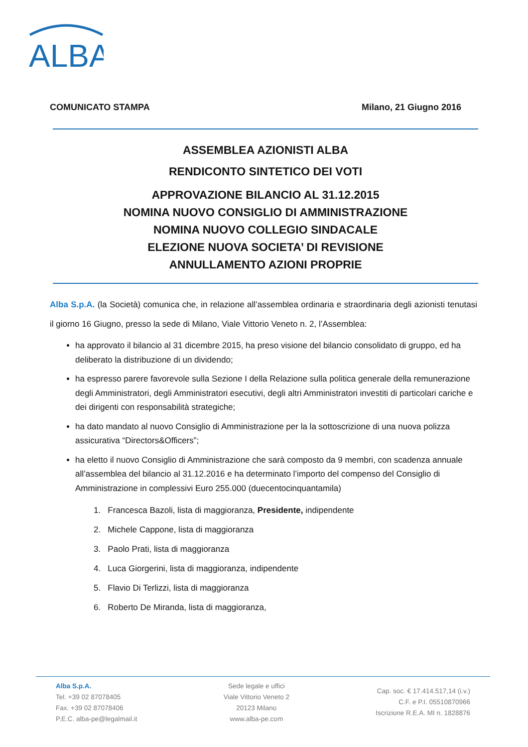ALBA
COMUNICATO STAMPA Milano, 21 Giugno 2016
ASSEMBLEA AZIONISTI ALBA
RENDICONTO SINTETICO DEI VOTI
APPROVAZIONE BILANCIO AL 31.12.2015
NOMINA NUOVO CONSIGLIO DI AMMINISTRAZIONE
NOMINA NUOVO COLLEGIO SINDACALE
ELEZIONE NUOVA SOCIETA’ DI REVISIONE
ANNULLAMENTO AZIONI PROPRIE
Alba S.p.A. (la Società) comunica che, in relazione all’assemblea ordinaria e straordinaria degli azionisti tenutasi il giorno 16 Giugno, presso la sede di Milano, Viale Vittorio Veneto n. 2, l’Assemblea:
ha approvato il bilancio al 31 dicembre 2015, ha preso visione del bilancio consolidato di gruppo, ed ha deliberato la distribuzione di un dividendo;
ha espresso parere favorevole sulla Sezione I della Relazione sulla politica generale della remunerazione degli Amministratori, degli Amministratori esecutivi, degli altri Amministratori investiti di particolari cariche e dei dirigenti con responsabilità strategiche;
ha dato mandato al nuovo Consiglio di Amministrazione per la la sottoscrizione di una nuova polizza assicurativa “Directors&Officers”;
ha eletto il nuovo Consiglio di Amministrazione che sarà composto da 9 membri, con scadenza annuale all’assemblea del bilancio al 31.12.2016 e ha determinato l’importo del compenso del Consiglio di Amministrazione in complessivi Euro 255.000 (duecentocinquantamila)
1. Francesca Bazoli, lista di maggioranza, Presidente, indipendente
2. Michele Cappone, lista di maggioranza
3. Paolo Prati, lista di maggioranza
4. Luca Giorgerini, lista di maggioranza, indipendente
5. Flavio Di Terlizzi, lista di maggioranza
6. Roberto De Miranda, lista di maggioranza,
Alba S.p.A.
Tel. +39 02 87078405
Fax. +39 02 87078406
P.E.C. alba-pe@legalmail.it
Sede legale e uffici
Viale Vittorio Veneto 2
20123 Milano
www.alba-pe.com
Cap. soc. € 17.414.517,14 (i.v.)
C.F. e P.I. 05510870966
Iscrizione R.E.A. MI n. 1828876